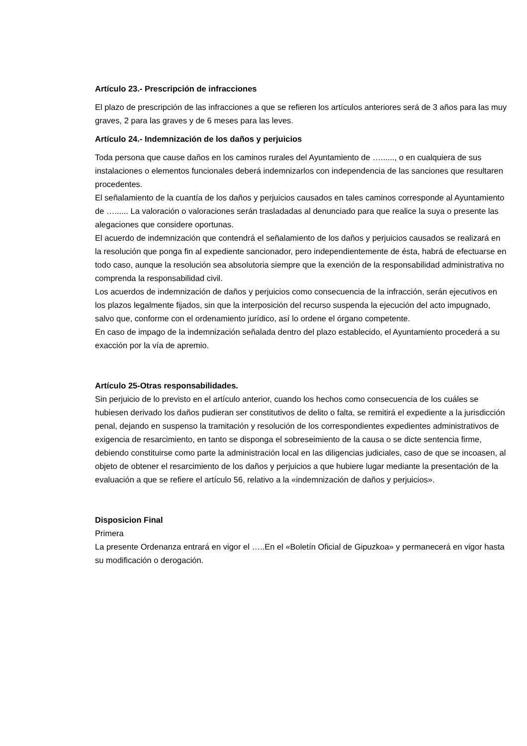Artículo 23.- Prescripción de infracciones
El plazo de prescripción de las infracciones a que se refieren los artículos anteriores será de 3 años para las muy graves, 2 para las graves y de 6 meses para las leves.
Artículo 24.- Indemnización de los daños y perjuicios
Toda persona que cause daños en los caminos rurales del Ayuntamiento de …......, o en cualquiera de sus instalaciones o elementos funcionales deberá indemnizarlos con independencia de las sanciones que resultaren procedentes.
El señalamiento de la cuantía de los daños y perjuicios causados en tales caminos corresponde al Ayuntamiento de …...... La valoración o valoraciones serán trasladadas al denunciado para que realice la suya o presente las alegaciones que considere oportunas.
El acuerdo de indemnización que contendrá el señalamiento de los daños y perjuicios causados se realizará en la resolución que ponga fin al expediente sancionador, pero independientemente de ésta, habrá de efectuarse en todo caso, aunque la resolución sea absolutoria siempre que la exención de la responsabilidad administrativa no comprenda la responsabilidad civil.
Los acuerdos de indemnización de daños y perjuicios como consecuencia de la infracción, serán ejecutivos en los plazos legalmente fijados, sin que la interposición del recurso suspenda la ejecución del acto impugnado, salvo que, conforme con el ordenamiento jurídico, así lo ordene el órgano competente.
En caso de impago de la indemnización señalada dentro del plazo establecido, el Ayuntamiento procederá a su exacción por la vía de apremio.
Artículo 25-Otras responsabilidades.
Sin perjuicio de lo previsto en el artículo anterior, cuando los hechos como consecuencia de los cuáles se hubiesen derivado los daños pudieran ser constitutivos de delito o falta, se remitirá el expediente a la jurisdicción penal, dejando en suspenso la tramitación y resolución de los correspondientes expedientes administrativos de exigencia de resarcimiento, en tanto se disponga el sobreseimiento de la causa o se dicte sentencia firme, debiendo constituirse como parte la administración local en las diligencias judiciales, caso de que se incoasen, al objeto de obtener el resarcimiento de los daños y perjuicios a que hubiere lugar mediante la presentación de la evaluación a que se refiere el artículo 56, relativo a la «indemnización de daños y perjuicios».
Disposicion Final
Primera
La presente Ordenanza entrará en vigor el …..En el «Boletín Oficial de Gipuzkoa» y permanecerá en vigor hasta su modificación o derogación.